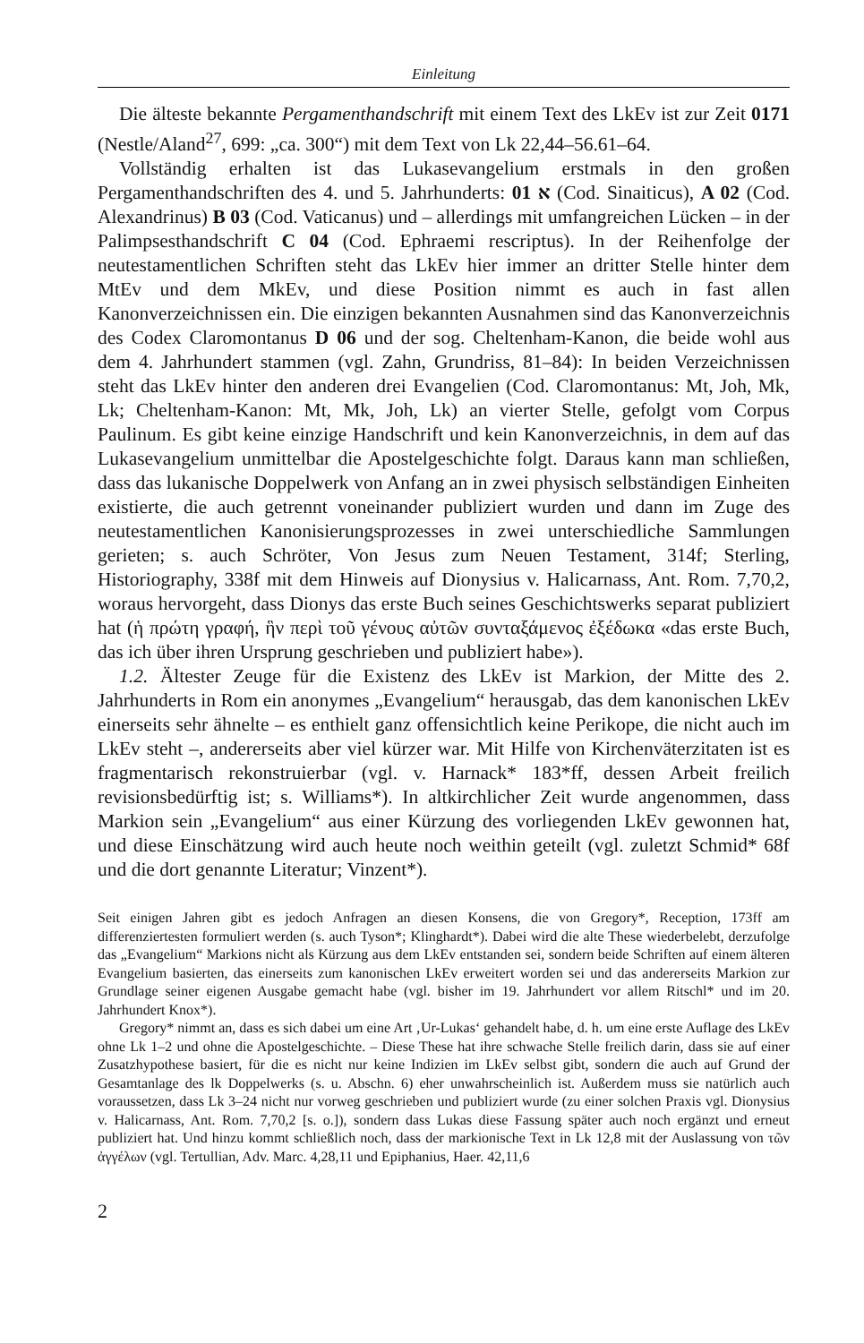Einleitung
Die älteste bekannte Pergamenthandschrift mit einem Text des LkEv ist zur Zeit 0171 (Nestle/Aland<sup>27</sup>, 699: „ca. 300“) mit dem Text von Lk 22,44–56.61–64.
Vollständig erhalten ist das Lukasevangelium erstmals in den großen Pergamenthandschriften des 4. und 5. Jahrhunderts: א 01 (Cod. Sinaiticus), A 02 (Cod. Alexandrinus) B 03 (Cod. Vaticanus) und – allerdings mit umfangreichen Lücken – in der Palimpsesthandschrift C 04 (Cod. Ephraemi rescriptus). In der Reihenfolge der neutestamentlichen Schriften steht das LkEv hier immer an dritter Stelle hinter dem MtEv und dem MkEv, und diese Position nimmt es auch in fast allen Kanonverzeichnissen ein. Die einzigen bekannten Ausnahmen sind das Kanonverzeichnis des Codex Claromontanus D 06 und der sog. Cheltenham-Kanon, die beide wohl aus dem 4. Jahrhundert stammen (vgl. Zahn, Grundriss, 81–84): In beiden Verzeichnissen steht das LkEv hinter den anderen drei Evangelien (Cod. Claromontanus: Mt, Joh, Mk, Lk; Cheltenham-Kanon: Mt, Mk, Joh, Lk) an vierter Stelle, gefolgt vom Corpus Paulinum. Es gibt keine einzige Handschrift und kein Kanonverzeichnis, in dem auf das Lukasevangelium unmittelbar die Apostelgeschichte folgt. Daraus kann man schließen, dass das lukanische Doppelwerk von Anfang an in zwei physisch selbständigen Einheiten existierte, die auch getrennt voneinander publiziert wurden und dann im Zuge des neutestamentlichen Kanonisierungsprozesses in zwei unterschiedliche Sammlungen gerieten; s. auch Schröter, Von Jesus zum Neuen Testament, 314f; Sterling, Historiography, 338f mit dem Hinweis auf Dionysius v. Halicarnass, Ant. Rom. 7,70,2, woraus hervorgeht, dass Dionys das erste Buch seines Geschichtswerks separat publiziert hat (ἡ πρώτη γραφή, ἣν περὶ τοῦ γένους αὐτῶν συνταξάμενος ἐξέδωκα «das erste Buch, das ich über ihren Ursprung geschrieben und publiziert habe»).
1.2. Ältester Zeuge für die Existenz des LkEv ist Markion, der Mitte des 2. Jahrhunderts in Rom ein anonymes „Evangelium“ herausgab, das dem kanonischen LkEv einerseits sehr ähnelte – es enthielt ganz offensichtlich keine Perikope, die nicht auch im LkEv steht –, andererseits aber viel kürzer war. Mit Hilfe von Kirchenväterzitaten ist es fragmentarisch rekonstruierbar (vgl. v. Harnack* 183*ff, dessen Arbeit freilich revisionsbedürftig ist; s. Williams*). In altkirchlicher Zeit wurde angenommen, dass Markion sein „Evangelium“ aus einer Kürzung des vorliegenden LkEv gewonnen hat, und diese Einschätzung wird auch heute noch weithin geteilt (vgl. zuletzt Schmid* 68f und die dort genannte Literatur; Vinzent*).
Seit einigen Jahren gibt es jedoch Anfragen an diesen Konsens, die von Gregory*, Reception, 173ff am differenziertesten formuliert werden (s. auch Tyson*; Klinghardt*). Dabei wird die alte These wiederbelebt, derzufolge das „Evangelium“ Markions nicht als Kürzung aus dem LkEv entstanden sei, sondern beide Schriften auf einem älteren Evangelium basierten, das einerseits zum kanonischen LkEv erweitert worden sei und das andererseits Markion zur Grundlage seiner eigenen Ausgabe gemacht habe (vgl. bisher im 19. Jahrhundert vor allem Ritschl* und im 20. Jahrhundert Knox*).
Gregory* nimmt an, dass es sich dabei um eine Art ‚Ur-Lukas‘ gehandelt habe, d. h. um eine erste Auflage des LkEv ohne Lk 1–2 und ohne die Apostelgeschichte. – Diese These hat ihre schwache Stelle freilich darin, dass sie auf einer Zusatzhypothese basiert, für die es nicht nur keine Indizien im LkEv selbst gibt, sondern die auch auf Grund der Gesamtanlage des lk Doppelwerks (s. u. Abschn. 6) eher unwahrscheinlich ist. Außerdem muss sie natürlich auch voraussetzen, dass Lk 3–24 nicht nur vorweg geschrieben und publiziert wurde (zu einer solchen Praxis vgl. Dionysius v. Halicarnass, Ant. Rom. 7,70,2 [s. o.]), sondern dass Lukas diese Fassung später auch noch ergänzt und erneut publiziert hat. Und hinzu kommt schließlich noch, dass der markionische Text in Lk 12,8 mit der Auslassung von τῶν ἀγγέλων (vgl. Tertullian, Adv. Marc. 4,28,11 und Epiphanius, Haer. 42,11,6
2